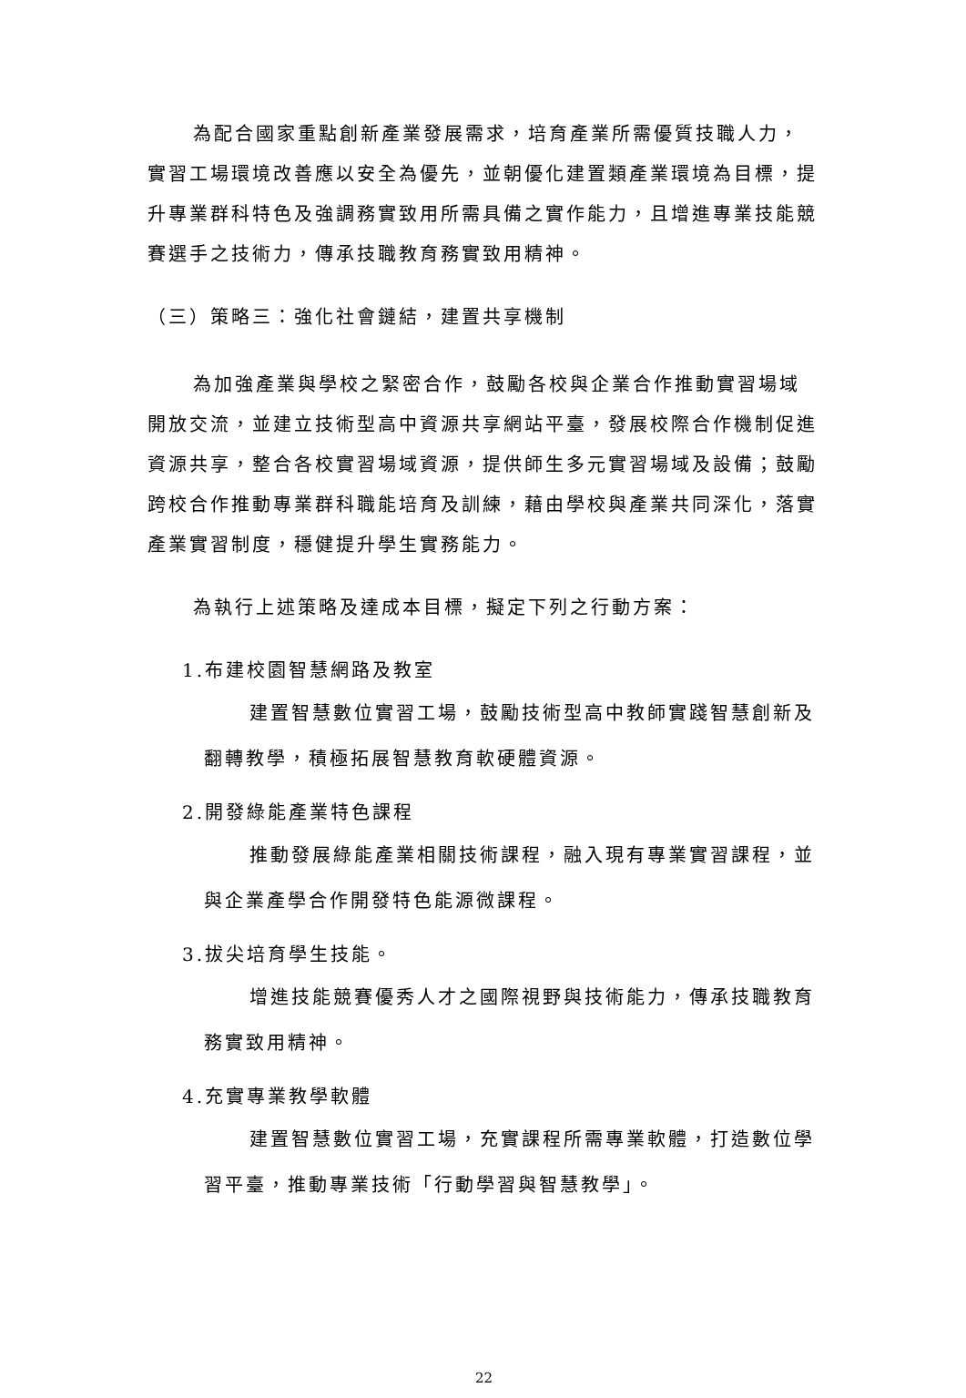為配合國家重點創新產業發展需求，培育產業所需優質技職人力，實習工場環境改善應以安全為優先，並朝優化建置類產業環境為目標，提升專業群科特色及強調務實致用所需具備之實作能力，且增進專業技能競賽選手之技術力，傳承技職教育務實致用精神。
（三）策略三：強化社會鏈結，建置共享機制
為加強產業與學校之緊密合作，鼓勵各校與企業合作推動實習場域開放交流，並建立技術型高中資源共享網站平臺，發展校際合作機制促進資源共享，整合各校實習場域資源，提供師生多元實習場域及設備；鼓勵跨校合作推動專業群科職能培育及訓練，藉由學校與產業共同深化，落實產業實習制度，穩健提升學生實務能力。
為執行上述策略及達成本目標，擬定下列之行動方案：
1.布建校園智慧網路及教室
建置智慧數位實習工場，鼓勵技術型高中教師實踐智慧創新及翻轉教學，積極拓展智慧教育軟硬體資源。
2.開發綠能產業特色課程
推動發展綠能產業相關技術課程，融入現有專業實習課程，並與企業產學合作開發特色能源微課程。
3.拔尖培育學生技能。
增進技能競賽優秀人才之國際視野與技術能力，傳承技職教育務實致用精神。
4.充實專業教學軟體
建置智慧數位實習工場，充實課程所需專業軟體，打造數位學習平臺，推動專業技術「行動學習與智慧教學」。
22